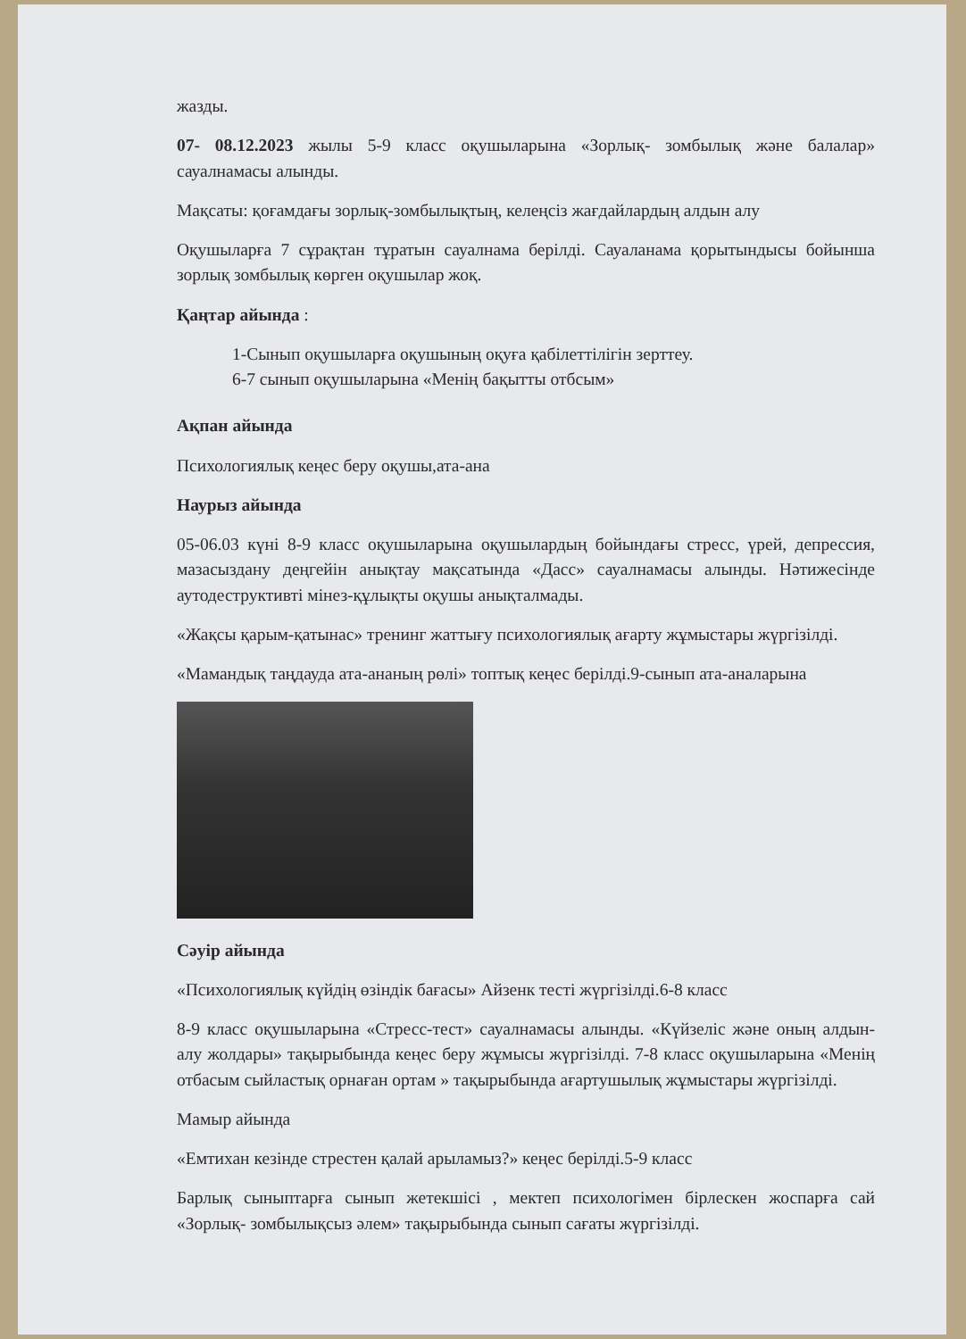жазды.
07- 08.12.2023 жылы 5-9 класс оқушыларына «Зорлық- зомбылық және балалар» сауалнамасы алынды.
Мақсаты: қоғамдағы зорлық-зомбылықтың, келеңсіз жағдайлардың алдын алу
Оқушыларға 7 сұрақтан тұратын сауалнама берілді. Сауаланама қорытындысы бойынша зорлық зомбылық көрген оқушылар жоқ.
Қаңтар айында :
1-Сынып оқушыларға оқушының оқуға қабілеттілігін зерттеу.
6-7 сынып оқушыларына «Менің бақытты отбсым»
Ақпан айында
Психологиялық кеңес беру оқушы,ата-ана
Наурыз айында
05-06.03 күні 8-9 класс оқушыларына оқушылардың бойындағы стресс, үрей, депрессия, мазасыздану деңгейін анықтау мақсатында «Дасс» сауалнамасы алынды. Нәтижесінде аутодеструктивті мінез-құлықты оқушы анықталмады.
«Жақсы қарым-қатынас» тренинг жаттығу психологиялық ағарту жұмыстары жүргізілді.
«Мамандық таңдауда ата-ананың рөлі» топтық кеңес берілді.9-сынып ата-аналарына
Сәуір айында
«Психологиялық күйдің өзіндік бағасы» Айзенк тесті жүргізілді.6-8 класс
8-9 класс оқушыларына «Стресс-тест» сауалнамасы алынды. «Күйзеліс және оның алдын-алу жолдары» тақырыбында кеңес беру жұмысы жүргізілді. 7-8 класс оқушыларына «Менің отбасым сыйластық орнаған ортам » тақырыбында ағартушылық жұмыстары жүргізілді.
Мамыр айында
«Емтихан кезінде стрестен қалай арыламыз?» кеңес берілді.5-9 класс
Барлық сыныптарға сынып жетекшісі , мектеп психологімен бірлескен жоспарға сай «Зорлық- зомбылықсыз әлем» тақырыбында сынып сағаты жүргізілді.